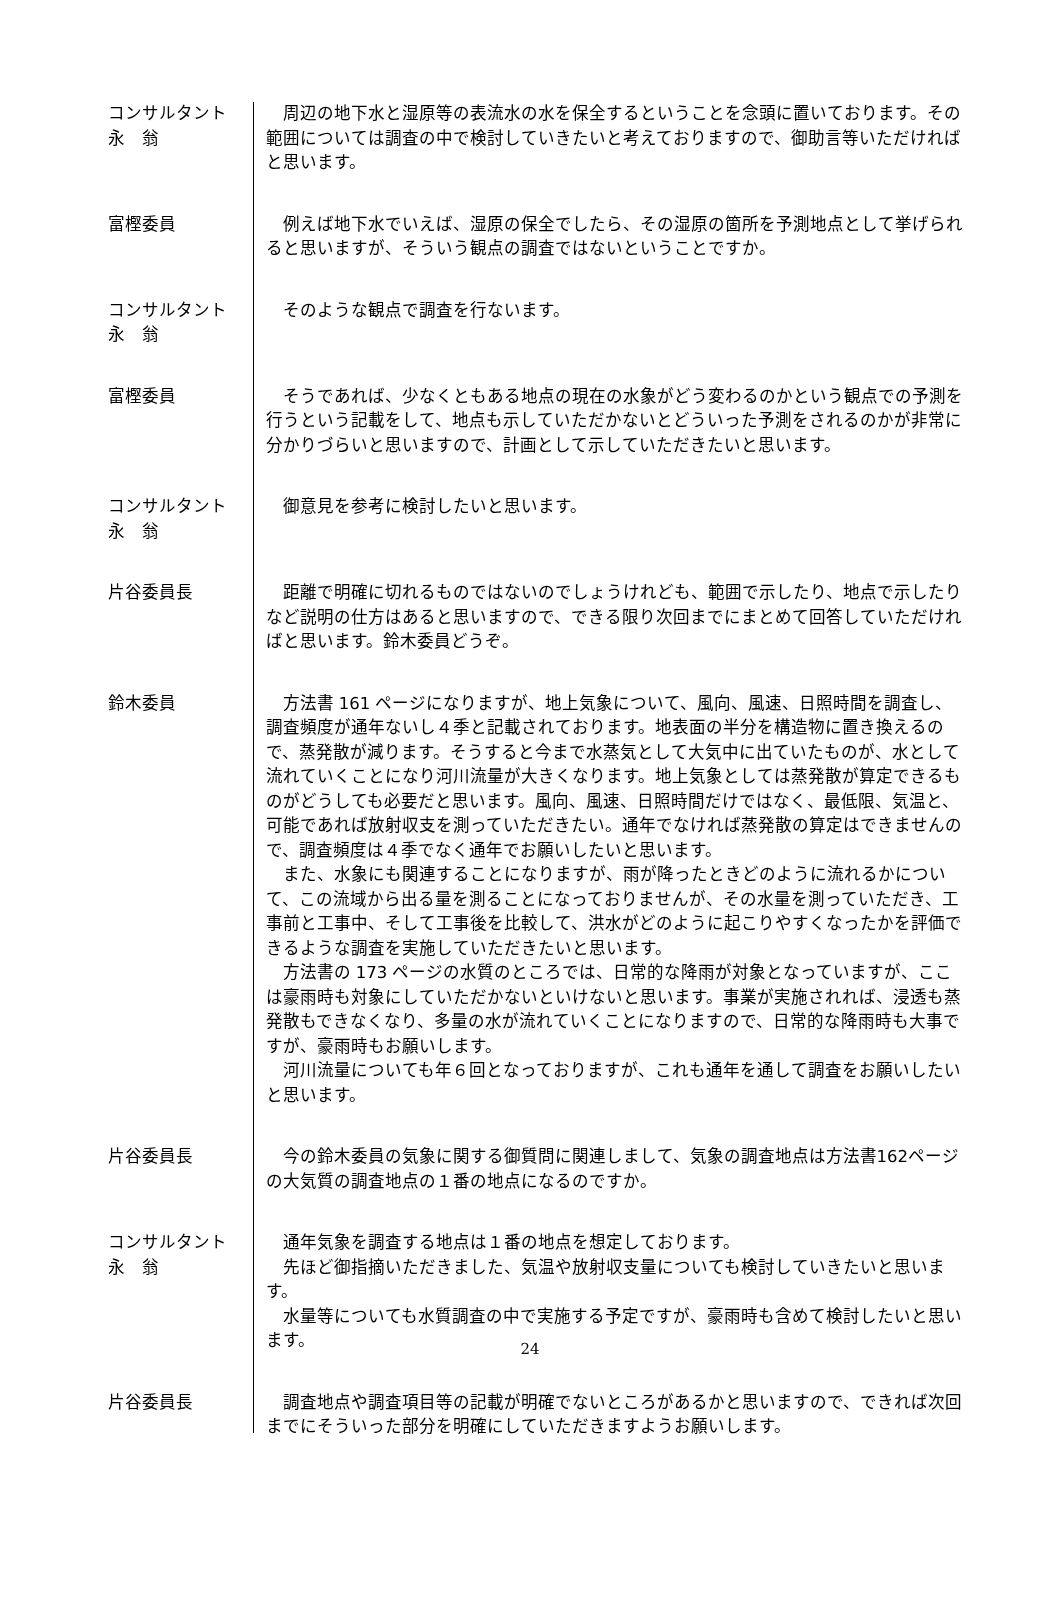コンサルタント
永　翁
周辺の地下水と湿原等の表流水の水を保全するということを念頭に置いております。その範囲については調査の中で検討していきたいと考えておりますので、御助言等いただければと思います。
富樫委員 例えば地下水でいえば、湿原の保全でしたら、その湿原の箇所を予測地点として挙げられると思いますが、そういう観点の調査ではないということですか。
コンサルタント
永　翁
そのような観点で調査を行ないます。
富樫委員 そうであれば、少なくともある地点の現在の水象がどう変わるのかという観点での予測を行うという記載をして、地点も示していただかないとどういった予測をされるのかが非常に分かりづらいと思いますので、計画として示していただきたいと思います。
コンサルタント
永　翁
御意見を参考に検討したいと思います。
片谷委員長 距離で明確に切れるものではないのでしょうけれども、範囲で示したり、地点で示したりなど説明の仕方はあると思いますので、できる限り次回までにまとめて回答していただければと思います。鈴木委員どうぞ。
鈴木委員 方法書 161 ページになりますが、地上気象について、風向、風速、日照時間を調査し、調査頻度が通年ないし４季と記載されております。地表面の半分を構造物に置き換えるので、蒸発散が減ります。そうすると今まで水蒸気として大気中に出ていたものが、水として流れていくことになり河川流量が大きくなります。地上気象としては蒸発散が算定できるものがどうしても必要だと思います。風向、風速、日照時間だけではなく、最低限、気温と、可能であれば放射収支を測っていただきたい。通年でなければ蒸発散の算定はできませんので、調査頻度は４季でなく通年でお願いしたいと思います。
また、水象にも関連することになりますが、雨が降ったときどのように流れるかについて、この流域から出る量を測ることになっておりませんが、その水量を測っていただき、工事前と工事中、そして工事後を比較して、洪水がどのように起こりやすくなったかを評価できるような調査を実施していただきたいと思います。
方法書の 173 ページの水質のところでは、日常的な降雨が対象となっていますが、ここは豪雨時も対象にしていただかないといけないと思います。事業が実施されれば、浸透も蒸発散もできなくなり、多量の水が流れていくことになりますので、日常的な降雨時も大事ですが、豪雨時もお願いします。
河川流量についても年６回となっておりますが、これも通年を通して調査をお願いしたいと思います。
片谷委員長 今の鈴木委員の気象に関する御質問に関連しまして、気象の調査地点は方法書162ページの大気質の調査地点の１番の地点になるのですか。
コンサルタント
永　翁
通年気象を調査する地点は１番の地点を想定しております。
先ほど御指摘いただきました、気温や放射収支量についても検討していきたいと思います。
水量等についても水質調査の中で実施する予定ですが、豪雨時も含めて検討したいと思います。
片谷委員長 調査地点や調査項目等の記載が明確でないところがあるかと思いますので、できれば次回までにそういった部分を明確にしていただきますようお願いします。
24